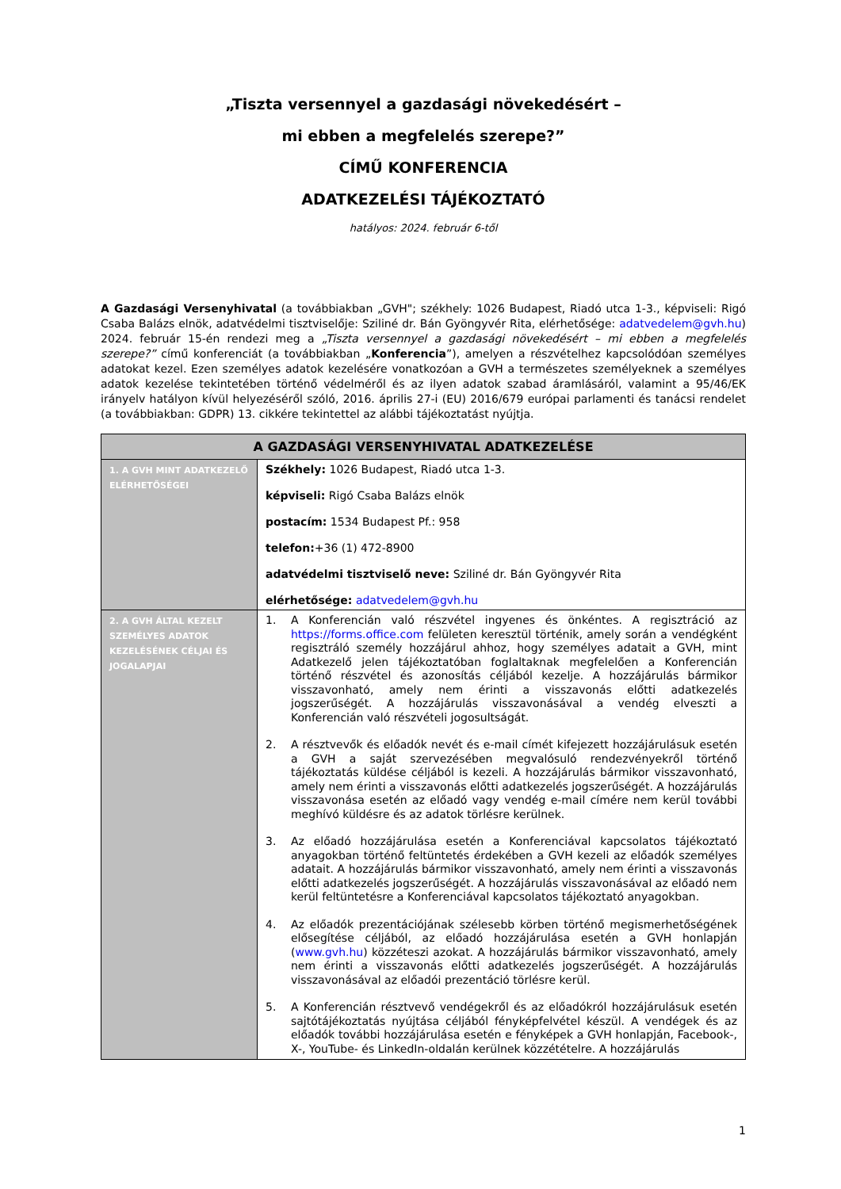„Tiszta versennyel a gazdasági növekedésért –
mi ebben a megfelelés szerepe?”
CÍMŰ KONFERENCIA
ADATKEZELÉSI TÁJÉKOZTATÓ
hatályos: 2024. február 6-től
A Gazdasági Versenyhivatal (a továbbiakban „GVH"; székhely: 1026 Budapest, Riadó utca 1-3., képviseli: Rigó Csaba Balázs elnök, adatvédelmi tisztviselője: Sziliné dr. Bán Gyöngyvér Rita, elérhetősége: adatvedelem@gvh.hu) 2024. február 15-én rendezi meg a „Tiszta versennyel a gazdasági növekedésért – mi ebben a megfelelés szerepe?” című konferenciát (a továbbiakban „Konferencia”), amelyen a részvételhez kapcsolódóan személyes adatokat kezel. Ezen személyes adatok kezelésére vonatkozóan a GVH a természetes személyeknek a személyes adatok kezelése tekintetében történő védelméről és az ilyen adatok szabad áramlásáról, valamint a 95/46/EK irányelv hatályon kívül helyezéséről szóló, 2016. április 27-i (EU) 2016/679 európai parlamenti és tanácsi rendelet (a továbbiakban: GDPR) 13. cikkére tekintettel az alábbi tájékoztatást nyújtja.
| A GAZDASÁGI VERSENYHIVATAL ADATKEZELÉSE | |
| --- | --- |
| 1. A GVH MINT ADATKEZELŐ ELÉRHETŐSÉGEI | Székhely: 1026 Budapest, Riadó utca 1-3. képviseli: Rigó Csaba Balázs elnök postacím: 1534 Budapest Pf.: 958 telefon: +36 (1) 472-8900 adatvédelmi tisztviselő neve: Sziliné dr. Bán Gyöngyvér Rita elérhetősége: adatvedelem@gvh.hu |
| 2. A GVH ÁLTAL KEZELT SZEMÉLYES ADATOK KEZELÉSÉNEK CÉLJAI ÉS JOGALAPJAI | 1. A Konferencián való részvétel ingyenes és önkéntes. A regisztráció az https://forms.office.com felületen keresztül történik, amely során a vendégként regisztráló személy hozzájárul ahhoz, hogy személyes adatait a GVH, mint Adatkezelő jelen tájékoztatóban foglaltaknak megfelelően a Konferencián történő részvétel és azonosítás céljából kezelje. A hozzájárulás bármikor visszavonható, amely nem érinti a visszavonás előtti adatkezelés jogszerűségét. A hozzájárulás visszavonásával a vendég elveszti a Konferencián való részvételi jogosultságát. 2. A résztvevők és előadók nevét és e-mail címét kifejezett hozzájárulásuk esetén a GVH a saját szervezésében megvalósuló rendezvényekről történő tájékoztatás küldése céljából is kezeli. A hozzájárulás bármikor visszavonható, amely nem érinti a visszavonás előtti adatkezelés jogszerűségét. A hozzájárulás visszavonása esetén az előadó vagy vendég e-mail címére nem kerül további meghívó küldésre és az adatok törlésre kerülnek. 3. Az előadó hozzájárulása esetén a Konferenciával kapcsolatos tájékoztató anyagokban történő feltüntetés érdekében a GVH kezeli az előadók személyes adatait. A hozzájárulás bármikor visszavonható, amely nem érinti a visszavonás előtti adatkezelés jogszerűségét. A hozzájárulás visszavonásával az előadó nem kerül feltüntetésre a Konferenciával kapcsolatos tájékoztató anyagokban. 4. Az előadók prezentációjának szélesebb körben történő megismerhetőségének elősegítése céljából, az előadó hozzájárulása esetén a GVH honlapján ( www.gvh.hu ) közzéteszi azokat. A hozzájárulás bármikor visszavonható, amely nem érinti a visszavonás előtti adatkezelés jogszerűségét. A hozzájárulás visszavonásával az előadói prezentáció törlésre kerül. 5. A Konferencián résztvevő vendégekről és az előadókról hozzájárulásuk esetén sajtótájékoztatás nyújtása céljából fényképfelvétel készül. A vendégek és az előadók további hozzájárulása esetén e fényképek a GVH honlapján, Facebook-, X-, YouTube- és LinkedIn-oldalán kerülnek közzétételre. A hozzájárulás |
1